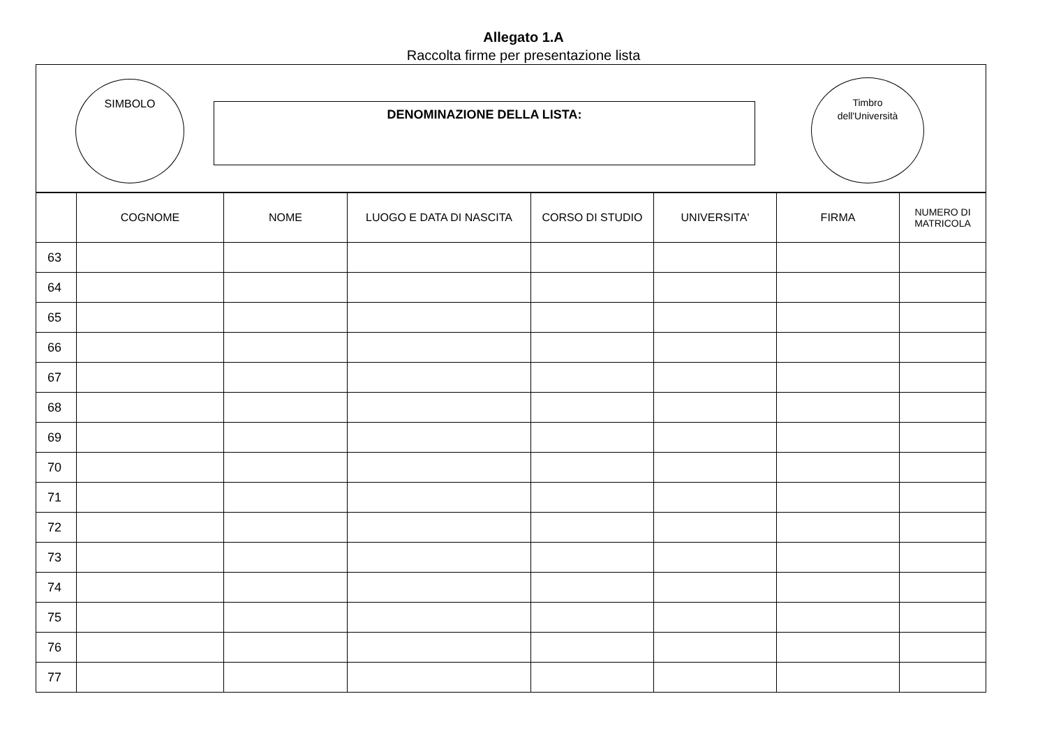Allegato 1.A
Raccolta firme per presentazione lista
SIMBOLO
DENOMINAZIONE DELLA LISTA:
Timbro
dell'Università
| | COGNOME | NOME | LUOGO E DATA DI NASCITA | CORSO DI STUDIO | UNIVERSITA' | FIRMA | NUMERO DI MATRICOLA |
| --- | --- | --- | --- | --- | --- | --- | --- |
| 63 | | | | | | | |
| 64 | | | | | | | |
| 65 | | | | | | | |
| 66 | | | | | | | |
| 67 | | | | | | | |
| 68 | | | | | | | |
| 69 | | | | | | | |
| 70 | | | | | | | |
| 71 | | | | | | | |
| 72 | | | | | | | |
| 73 | | | | | | | |
| 74 | | | | | | | |
| 75 | | | | | | | |
| 76 | | | | | | | |
| 77 | | | | | | | |